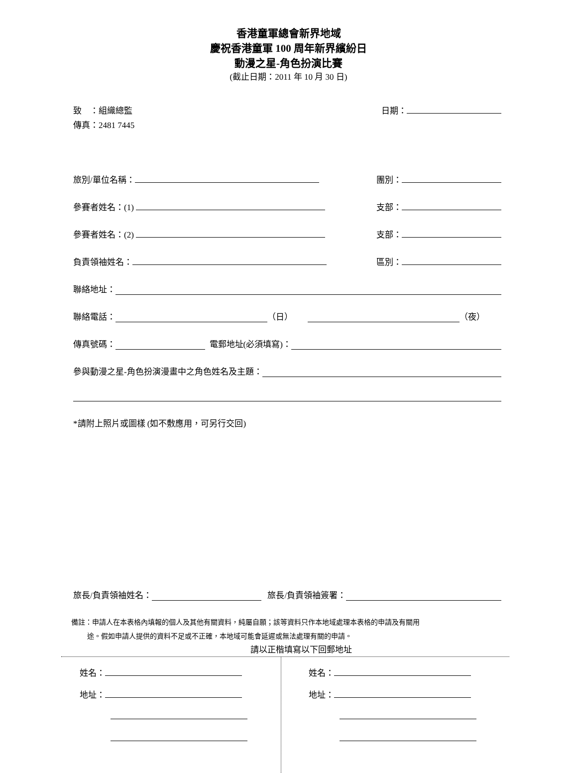香港童軍總會新界地域
慶祝香港童軍 100 周年新界繽紛日
動漫之星-角色扮演比賽
(截止日期：2011 年 10 月 30 日)
致　：組織總監 日期：
傳真：2481 7445
旅別/單位名稱： 團別：
參賽者姓名：(1) 支部：
參賽者姓名：(2) 支部：
負責領袖姓名： 區別：
聯絡地址：
聯絡電話： （日） （夜）
傳真號碼： 電郵地址(必須填寫)：
參與動漫之星-角色扮演漫畫中之角色姓名及主題：
*請附上照片或圖樣 (如不敷應用，可另行交回)
旅長/負責領袖姓名： 旅長/負責領袖簽署：
備註：申請人在本表格內填報的個人及其他有關資料，純屬自願；該等資料只作本地域處理本表格的申請及有關用
途。假如申請人提供的資料不足或不正確，本地域可能會延遲或無法處理有關的申請。
請以正楷填寫以下回郵地址
姓名：
地址：
姓名：
地址：